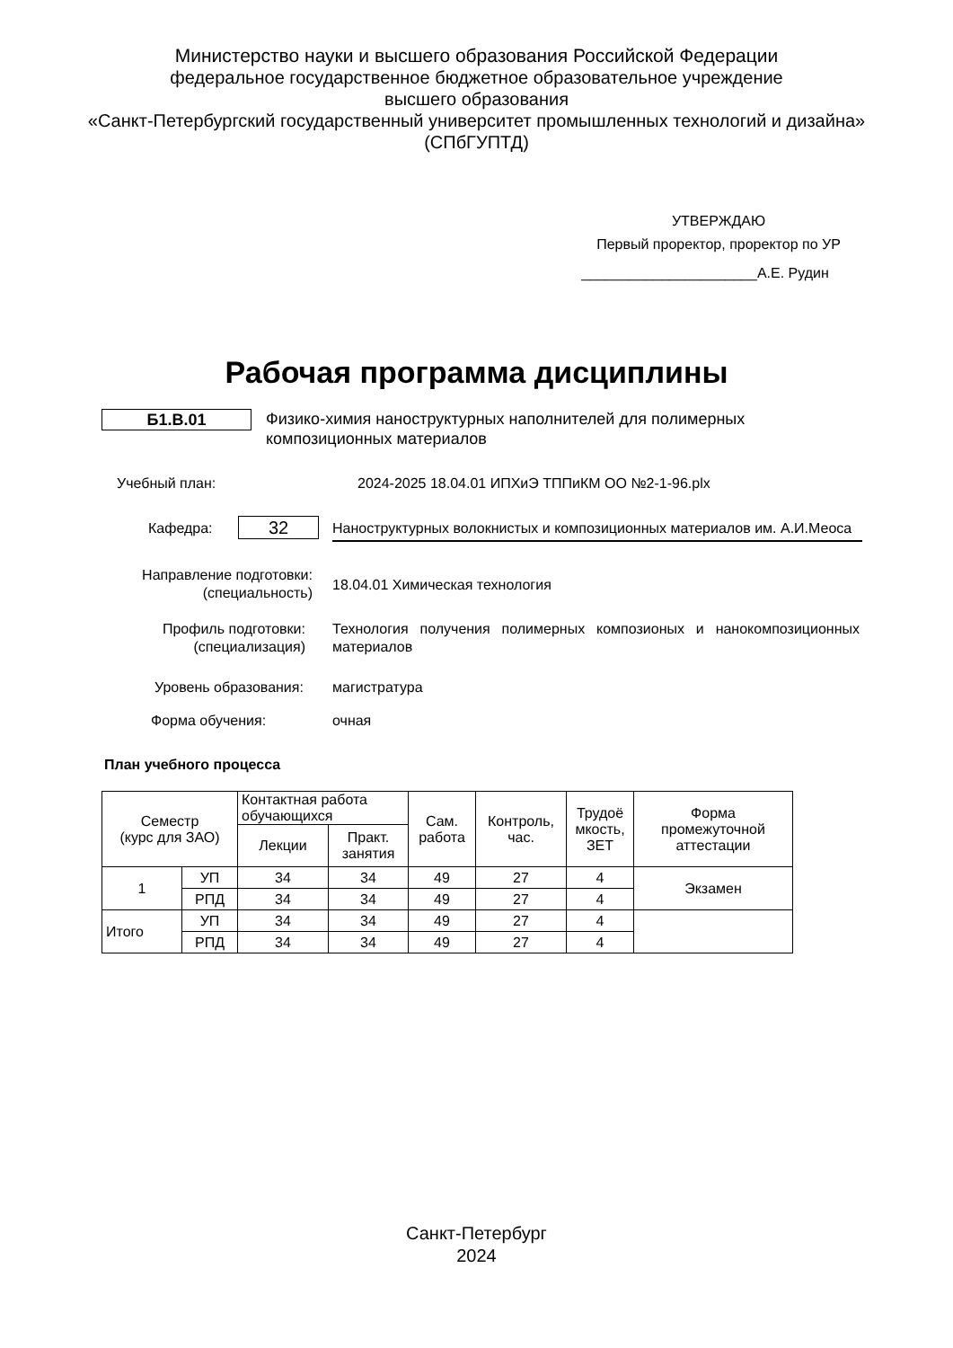Министерство науки и высшего образования Российской Федерации
федеральное государственное бюджетное образовательное учреждение
высшего образования
«Санкт-Петербургский государственный университет промышленных технологий и дизайна»
(СПбГУПТД)
УТВЕРЖДАЮ
Первый проректор, проректор по УР
______________________А.Е. Рудин
Рабочая программа дисциплины
Б1.В.01
Физико-химия наноструктурных наполнителей для полимерных композиционных материалов
Учебный план:
2024-2025 18.04.01 ИПХиЭ ТППиКМ ОО №2-1-96.plx
Кафедра: 32
Наноструктурных волокнистых и композиционных материалов им. А.И.Меоса
Направление подготовки: (специальность)
18.04.01 Химическая технология
Профиль подготовки: (специализация)
Технология получения полимерных композионых и нанокомпозиционных материалов
Уровень образования: магистратура
Форма обучения: очная
План учебного процесса
| Семестр (курс для ЗАО) | | Контактная работа обучающихся | | Сам. работа | Контроль, час. | Трудоё мкость, ЗЕТ | Форма промежуточной аттестации |
| --- | --- | --- | --- | --- | --- | --- | --- |
| | | Лекции | Практ. занятия | | | | |
| 1 | УП | 34 | 34 | 49 | 27 | 4 | Экзамен |
| | РПД | 34 | 34 | 49 | 27 | 4 | |
| Итого | УП | 34 | 34 | 49 | 27 | 4 | |
| | РПД | 34 | 34 | 49 | 27 | 4 | |
Санкт-Петербург
2024